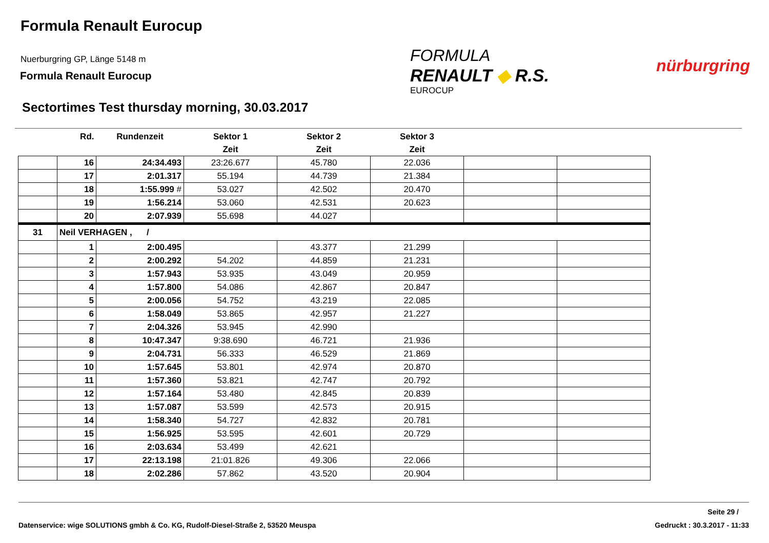Formula Renault Eurocup
Nuerburgring GP, Länge 5148 m
Formula Renault Eurocup
FORMULA
RENAULT ◆ R.S.
EUROCUP
nürburgring
Sectortimes Test thursday morning, 30.03.2017
| | Rd. | Rundenzeit | Sektor 1 | Sektor 2 | Sektor 3 | | |
| --- | --- | --- | --- | --- | --- | --- | --- |
| | | | Zeit | Zeit | Zeit | | |
| | 16 | 24:34.493 | 23:26.677 | 45.780 | 22.036 | | |
| | 17 | 2:01.317 | 55.194 | 44.739 | 21.384 | | |
| | 18 | 1:55.999 # | 53.027 | 42.502 | 20.470 | | |
| | 19 | 1:56.214 | 53.060 | 42.531 | 20.623 | | |
| | 20 | 2:07.939 | 55.698 | 44.027 | | | |
| 31 | Neil VERHAGEN , / | | | | | | |
| | 1 | 2:00.495 | | 43.377 | 21.299 | | |
| | 2 | 2:00.292 | 54.202 | 44.859 | 21.231 | | |
| | 3 | 1:57.943 | 53.935 | 43.049 | 20.959 | | |
| | 4 | 1:57.800 | 54.086 | 42.867 | 20.847 | | |
| | 5 | 2:00.056 | 54.752 | 43.219 | 22.085 | | |
| | 6 | 1:58.049 | 53.865 | 42.957 | 21.227 | | |
| | 7 | 2:04.326 | 53.945 | 42.990 | | | |
| | 8 | 10:47.347 | 9:38.690 | 46.721 | 21.936 | | |
| | 9 | 2:04.731 | 56.333 | 46.529 | 21.869 | | |
| | 10 | 1:57.645 | 53.801 | 42.974 | 20.870 | | |
| | 11 | 1:57.360 | 53.821 | 42.747 | 20.792 | | |
| | 12 | 1:57.164 | 53.480 | 42.845 | 20.839 | | |
| | 13 | 1:57.087 | 53.599 | 42.573 | 20.915 | | |
| | 14 | 1:58.340 | 54.727 | 42.832 | 20.781 | | |
| | 15 | 1:56.925 | 53.595 | 42.601 | 20.729 | | |
| | 16 | 2:03.634 | 53.499 | 42.621 | | | |
| | 17 | 22:13.198 | 21:01.826 | 49.306 | 22.066 | | |
| | 18 | 2:02.286 | 57.862 | 43.520 | 20.904 | | |
Seite 29 /
Datenservice: wige SOLUTIONS gmbh & Co. KG, Rudolf-Diesel-Straße 2, 53520 Meuspa Gedruckt : 30.3.2017 - 11:33